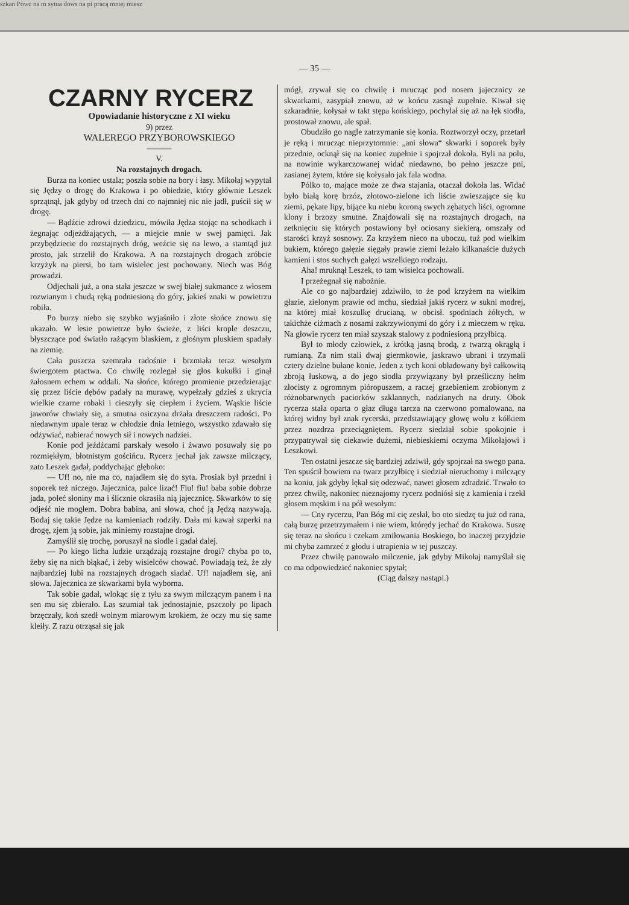szkan Powc na m sytua dows na pi pracą mniej miesz
— 35 —
CZARNY RYCERZ
Opowiadanie historyczne z XI wieku
9) przez
WALEREGO PRZYBOROWSKIEGO
———
V.
Na rozstajnych drogach.
Burza na koniec ustala; poszła sobie na bory i łasy. Mikołaj wypytał się Jędzy o drogę do Krakowa i po obiedzie, który głównie Leszek sprzątnął, jak gdyby od trzech dni co najmniej nic nie jadł, puścił się w drogę.
— Bądźcie zdrowi dziedzicu, mówiła Jędza stojąc na schodkach i żegnając odjeżdżających, — a miejcie mnie w swej pamięci. Jak przybędziecie do rozstajnych dróg, weźcie się na lewo, a stamtąd już prosto, jak strzelił do Krakowa. A na rozstajnych drogach zróbcie krzyżyk na piersi, bo tam wisielec jest pochowany. Niech was Bóg prowadzi.
Odjechali już, a ona stała jeszcze w swej białej sukmance z włosem rozwianym i chudą ręką podniesioną do góry, jakieś znaki w powietrzu robiła.
Po burzy niebo się szybko wyjaśniło i złote słońce znowu się ukazało. W lesie powietrze było świeże, z liści krople deszczu, błyszczące pod światło rażącym blaskiem, z głośnym pluskiem spadały na ziemię.
Cała puszcza szemrała radośnie i brzmiała teraz wesołym świergotem ptactwa. Co chwilę rozlegał się głos kukułki i ginął żałosnem echem w oddali. Na słońce, którego promienie przedzierając się przez liście dębów padały na murawę, wypełzały gdzieś z ukrycia wielkie czarne robaki i cieszyły się ciepłem i życiem. Wąskie liście jaworów chwiały się, a smutna osiczyna drżała dreszczem radości. Po niedawnym upale teraz w chłodzie dnia letniego, wszystko zdawało się odżywiać, nabierać nowych sił i nowych nadziei.
Konie pod jeźdźcami parskały wesoło i żwawo posuwały się po rozmiękłym, błotnistym gościńcu. Rycerz jechał jak zawsze milczący, zato Leszek gadał, poddychając głęboko:
— Uf! no, nie ma co, najadłem się do syta. Prosiak był przedni i soporek też niczego. Jajecznica, palce lizać! Fiu! fiu! baba sobie dobrze jada, połeć słoniny ma i ślicznie okrasiła nią jajecznicę. Skwarków to się odjeść nie mogłem. Dobra babina, ani słowa, choć ją Jędzą nazywają. Bodaj się takie Jędze na kamieniach rodziły. Dała mi kawał szperki na drogę, zjem ją sobie, jak miniemy rozstajne drogi.
Zamyślił się trochę, poruszył na siodle i gadał dalej.
— Po kiego licha ludzie urządzają rozstajne drogi? chyba po to, żeby się na nich błąkać, i żeby wisielców chować. Powiadają też, że zły najbardziej lubi na rozstajnych drogach siadać. Uf! najadłem się, ani słowa. Jajecznica ze skwarkami była wyborna.
Tak sobie gadał, wlokąc się z tyłu za swym milczącym panem i na sen mu się zbierało. Las szumiał tak jednostajnie, pszczoły po lipach brzęczały, koń szedł wolnym miarowym krokiem, że oczy mu się same kleiły. Z razu otrząsał się jak
mógł, zrywał się co chwilę i mrucząc pod nosem jajecznicy ze skwarkami, zasypiał znowu, aż w końcu zasnął zupełnie. Kiwał się szkaradnie, kołysał w takt stępa końskiego, pochylał się aż na łęk siodła, prostował znowu, ale spał.
Obudziło go nagle zatrzymanie się konia. Roztworzył oczy, przetarł je ręką i mrucząc nieprzytomnie: „ani słowa“ skwarki i soporek były przednie, ocknął się na koniec zupełnie i spojrzał dokoła. Byli na polu, na nowinie wykarczowanej widać niedawno, bo pełno jeszcze pni, zasianej żytem, które się kołysało jak fala wodna.
Pólko to, mające może ze dwa stajania, otaczał dokoła las. Widać było białą korę brzóz, złotowo-zielone ich liście zwieszające się ku ziemi, pękate lipy, bijące ku niebu koroną swych zębatych liści, ogromne klony i brzozy smutne. Znajdowali się na rozstajnych drogach, na zetknięciu się których postawiony był ociosany siekierą, omszały od starości krzyż sosnowy. Za krzyżem nieco na uboczu, tuż pod wielkim bukiem, którego gałęzie sięgały prawie ziemi leżało kilkanaście dużych kamieni i stos suchych gałęzi wszelkiego rodzaju.
Aha! mruknął Leszek, to tam wisielca pochowali.
I przeżegnał się nabożnie.
Ale co go najbardziej zdziwiło, to że pod krzyżem na wielkim głazie, zielonym prawie od mchu, siedział jakiś rycerz w sukni modrej, na której miał koszulkę drucianą, w obcisł. spodniach żółtych, w takichże ciżmach z nosami zakrzywionymi do góry i z mieczem w ręku. Na głowie rycerz ten miał szyszak stalowy z podniesioną przyłbicą.
Był to młody człowiek, z krótką jasną brodą, z twarzą okrągłą i rumianą. Za nim stali dwaj giermkowie, jaskrawo ubrani i trzymali cztery dzielne bułane konie. Jeden z tych koni obładowany był całkowitą zbroją łuskową, a do jego siodła przywiązany był prześliczny hełm złocisty z ogromnym pióropuszem, a raczej grzebieniem zrobionym z różnobarwnych paciorków szklannych, nadzianych na druty. Obok rycerza stała oparta o głaz długa tarcza na czerwono pomalowana, na której widny był znak rycerski, przedstawiający głowę wołu z kółkiem przez nozdrza przeciągniętem. Rycerz siedział sobie spokojnie i przypatrywał się ciekawie dużemi, niebieskiemi oczyma Mikołajowi i Leszkowi.
Ten ostatni jeszcze się bardziej zdziwił, gdy spojrzał na swego pana. Ten spuścił bowiem na twarz przyłbicę i siedział nieruchomy i milczący na koniu, jak gdyby lękał się odezwać, nawet głosem zdradzić. Trwało to przez chwilę, nakoniec nieznajomy rycerz podniósł się z kamienia i rzekł głosem męskim i na pół wesołym:
— Cny rycerzu, Pan Bóg mi cię zesłał, bo oto siedzę tu już od rana, całą burzę przetrzymałem i nie wiem, którędy jechać do Krakowa. Suszę się teraz na słońcu i czekam zmiłowania Boskiego, bo inaczej przyjdzie mi chyba zamrzeć z głodu i utrapienia w tej puszczy.
Przez chwilę panowało milczenie, jak gdyby Mikołaj namyślał się co ma odpowiedzieć nakoniec spytał;
(Ciąg dalszy nastąpi.)